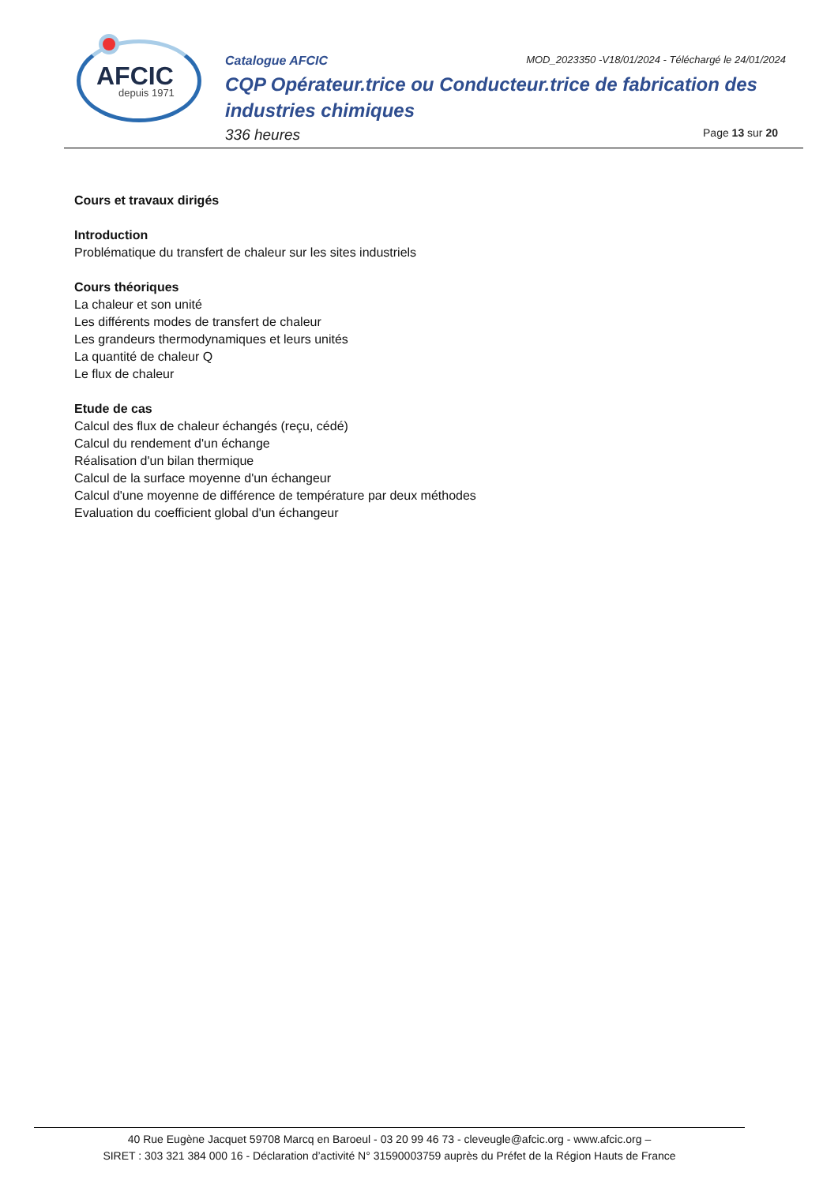AFCIC
depuis 1971
Catalogue AFCIC MOD_2023350 -V18/01/2024 - Téléchargé le 24/01/2024
CQP Opérateur.trice ou Conducteur.trice de fabrication des industries chimiques
336 heures Page 13 sur 20
Cours et travaux dirigés
Introduction
Problématique du transfert de chaleur sur les sites industriels
Cours théoriques
La chaleur et son unité
Les différents modes de transfert de chaleur
Les grandeurs thermodynamiques et leurs unités
La quantité de chaleur Q
Le flux de chaleur
Etude de cas
Calcul des flux de chaleur échangés (reçu, cédé)
Calcul du rendement d'un échange
Réalisation d'un bilan thermique
Calcul de la surface moyenne d'un échangeur
Calcul d'une moyenne de différence de température par deux méthodes
Evaluation du coefficient global d'un échangeur
40 Rue Eugène Jacquet 59708 Marcq en Baroeul - 03 20 99 46 73 - cleveugle@afcic.org - www.afcic.org –
SIRET : 303 321 384 000 16 - Déclaration d’activité N° 31590003759 auprès du Préfet de la Région Hauts de France